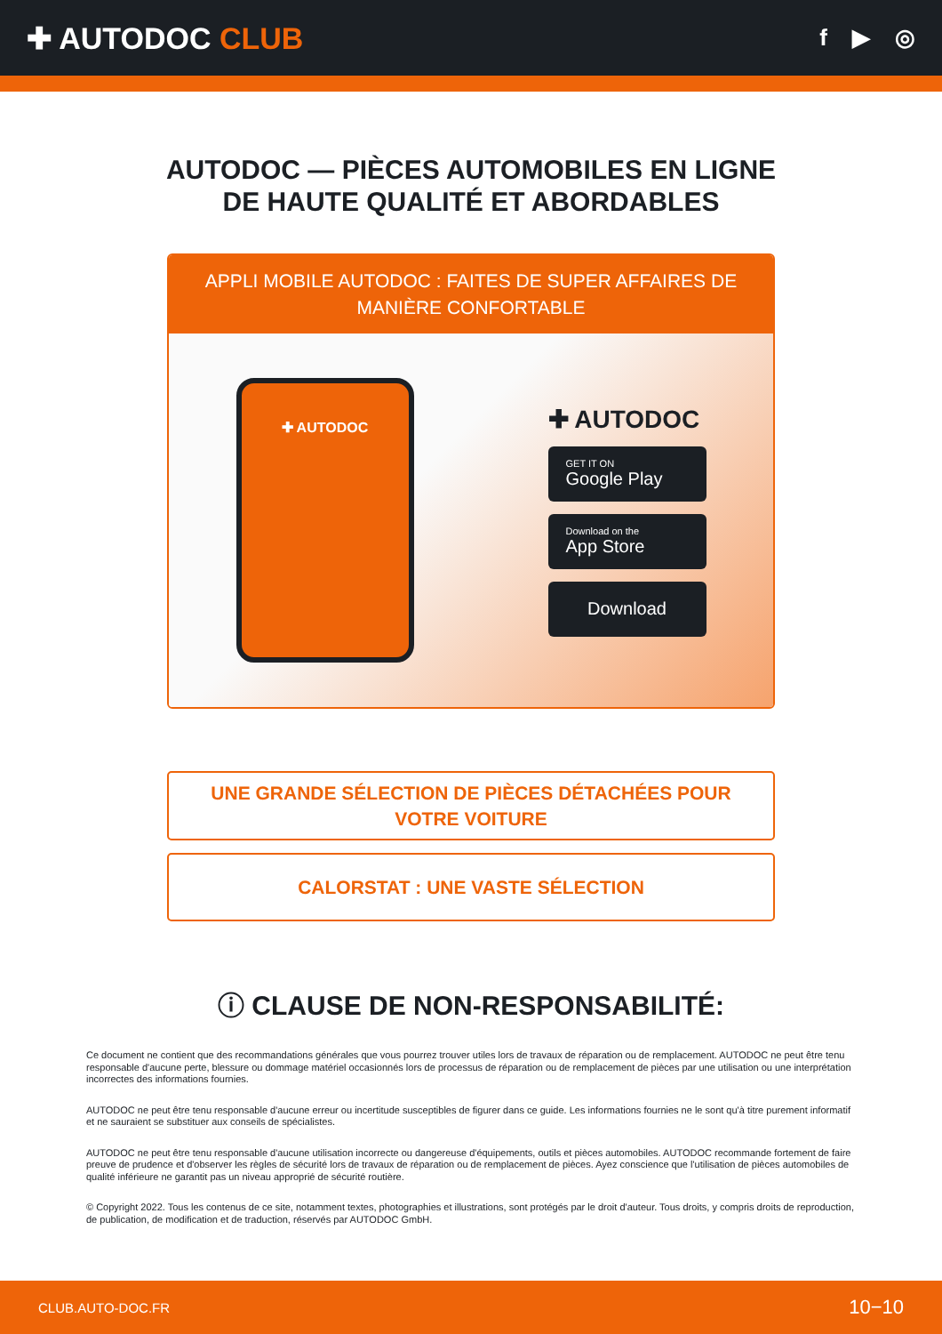✚ AUTODOC CLUB
f ▶ ◎
AUTODOC — PIÈCES AUTOMOBILES EN LIGNE DE HAUTE QUALITÉ ET ABORDABLES
APPLI MOBILE AUTODOC : FAITES DE SUPER AFFAIRES DE MANIÈRE CONFORTABLE
✚ AUTODOC
✚ AUTODOC
GET IT ON
Google Play
Download on the
App Store
Download
UNE GRANDE SÉLECTION DE PIÈCES DÉTACHÉES POUR VOTRE VOITURE
CALORSTAT : UNE VASTE SÉLECTION
ⓘ CLAUSE DE NON-RESPONSABILITÉ:
Ce document ne contient que des recommandations générales que vous pourrez trouver utiles lors de travaux de réparation ou de remplacement. AUTODOC ne peut être tenu responsable d'aucune perte, blessure ou dommage matériel occasionnés lors de processus de réparation ou de remplacement de pièces par une utilisation ou une interprétation incorrectes des informations fournies.
AUTODOC ne peut être tenu responsable d'aucune erreur ou incertitude susceptibles de figurer dans ce guide. Les informations fournies ne le sont qu'à titre purement informatif et ne sauraient se substituer aux conseils de spécialistes.
AUTODOC ne peut être tenu responsable d'aucune utilisation incorrecte ou dangereuse d'équipements, outils et pièces automobiles. AUTODOC recommande fortement de faire preuve de prudence et d'observer les règles de sécurité lors de travaux de réparation ou de remplacement de pièces. Ayez conscience que l'utilisation de pièces automobiles de qualité inférieure ne garantit pas un niveau approprié de sécurité routière.
© Copyright 2022. Tous les contenus de ce site, notamment textes, photographies et illustrations, sont protégés par le droit d'auteur. Tous droits, y compris droits de reproduction, de publication, de modification et de traduction, réservés par AUTODOC GmbH.
CLUB.AUTO-DOC.FR 10−10